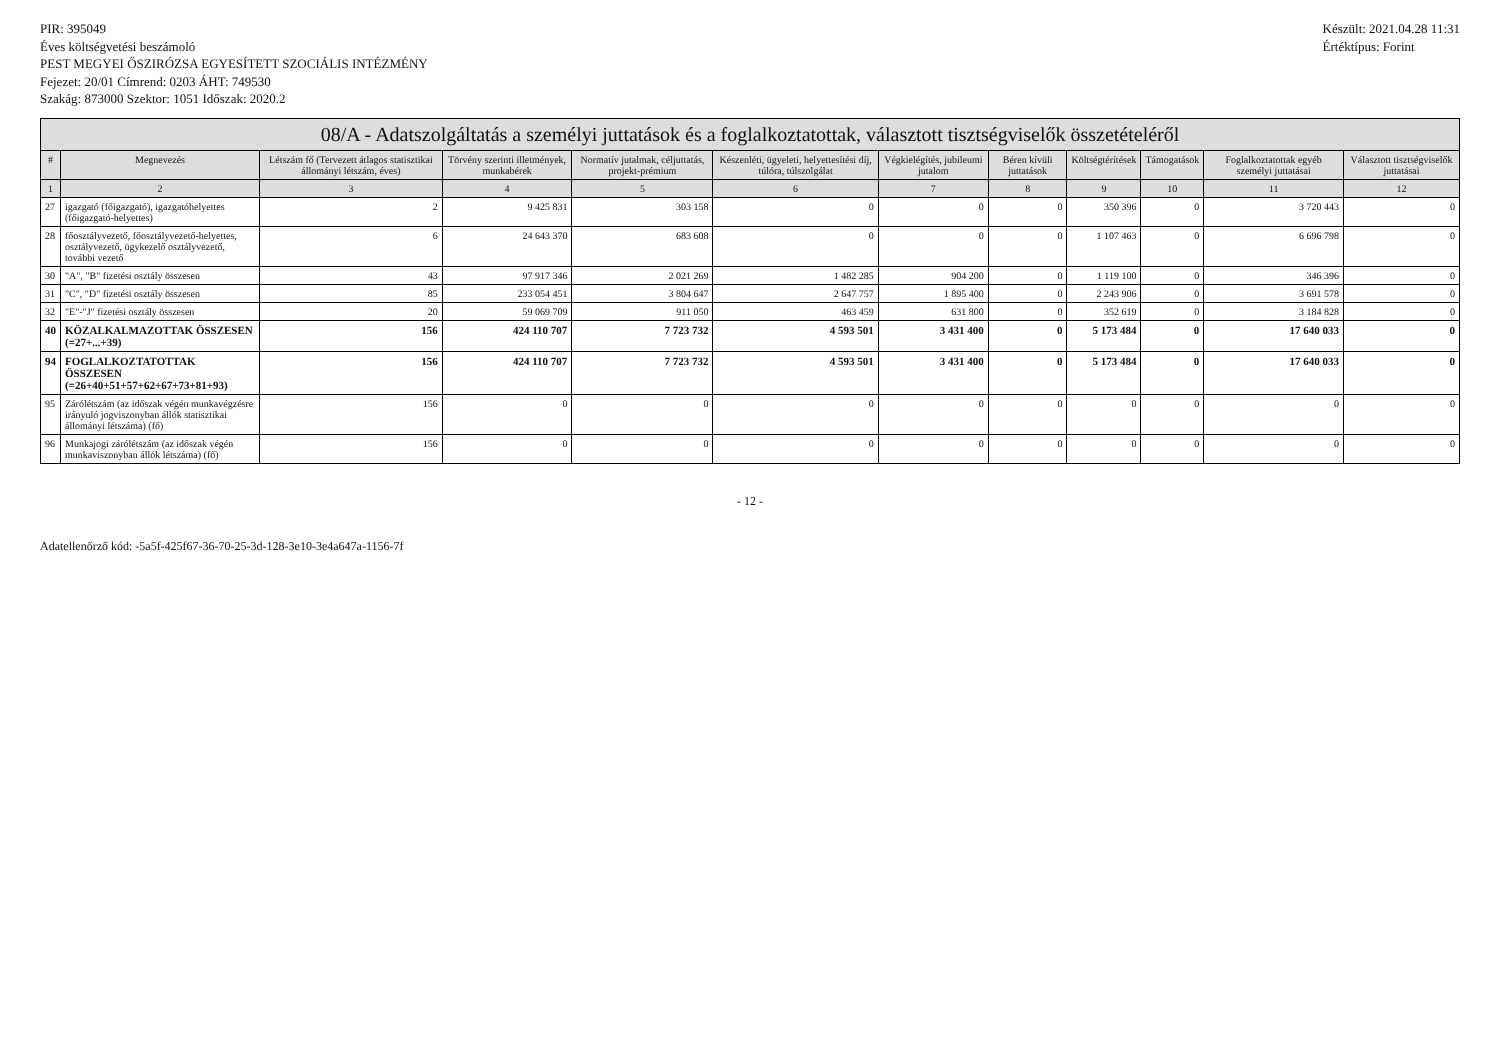PIR: 395049
Éves költségvetési beszámoló
PEST MEGYEI ŐSZIRÓZSA EGYESÍTETT SZOCIÁLIS INTÉZMÉNY
Fejezet: 20/01 Címrend: 0203 ÁHT: 749530
Szakág: 873000 Szektor: 1051 Időszak: 2020.2
Készült: 2021.04.28 11:31
Értéktípus: Forint
08/A - Adatszolgáltatás a személyi juttatások és a foglalkoztatottak, választott tisztségviselők összetételéről
| # | Megnevezés | Létszám fő (Tervezett átlagos statisztikai állományi létszám, éves) | Törvény szerinti illetmények, munkabérek | Normatív jutalmak, céljuttatás, projekt-prémium | Készenléti, ügyeleti, helyettesítési díj, túlóra, túlszolgálat | Végkielégítés, jubileumi jutalom | Béren kívüli juttatások | Költségtérítések | Támogatások | Foglalkoztatottak egyéb személyi juttatásai | Választott tisztségviselők juttatásai |
| --- | --- | --- | --- | --- | --- | --- | --- | --- | --- | --- | --- |
| 1 | 2 | 3 | 4 | 5 | 6 | 7 | 8 | 9 | 10 | 11 | 12 |
| 27 | igazgató (főigazgató), igazgatóhelyettes (főigazgató-helyettes) | 2 | 9 425 831 | 303 158 | 0 | 0 | 0 | 350 396 | 0 | 3 720 443 | 0 |
| 28 | főosztályvezető, főosztályvezető-helyettes, osztályvezető, ügykezelő osztályvezető, további vezető | 6 | 24 643 370 | 683 608 | 0 | 0 | 0 | 1 107 463 | 0 | 6 696 798 | 0 |
| 30 | "A", "B" fizetési osztály összesen | 43 | 97 917 346 | 2 021 269 | 1 482 285 | 904 200 | 0 | 1 119 100 | 0 | 346 396 | 0 |
| 31 | "C", "D" fizetési osztály összesen | 85 | 233 054 451 | 3 804 647 | 2 647 757 | 1 895 400 | 0 | 2 243 906 | 0 | 3 691 578 | 0 |
| 32 | "E"-"J" fizetési osztály összesen | 20 | 59 069 709 | 911 050 | 463 459 | 631 800 | 0 | 352 619 | 0 | 3 184 828 | 0 |
| 40 | KÖZALKALMAZOTTAK ÖSSZESEN (=27+...+39) | 156 | 424 110 707 | 7 723 732 | 4 593 501 | 3 431 400 | 0 | 5 173 484 | 0 | 17 640 033 | 0 |
| 94 | FOGLALKOZTATOTTAK ÖSSZESEN (=26+40+51+57+62+67+73+81+93) | 156 | 424 110 707 | 7 723 732 | 4 593 501 | 3 431 400 | 0 | 5 173 484 | 0 | 17 640 033 | 0 |
| 95 | Zárólétszám (az időszak végén munkavégzésre irányuló jogviszonyban állók statisztikai állományi létszáma) (fő) | 156 | 0 | 0 | 0 | 0 | 0 | 0 | 0 | 0 | 0 |
| 96 | Munkajogi zárólétszám (az időszak végén munkaviszonyban állók létszáma) (fő) | 156 | 0 | 0 | 0 | 0 | 0 | 0 | 0 | 0 | 0 |
- 12 -
Adatellenőrző kód: -5a5f-425f67-36-70-25-3d-128-3e10-3e4a647a-1156-7f